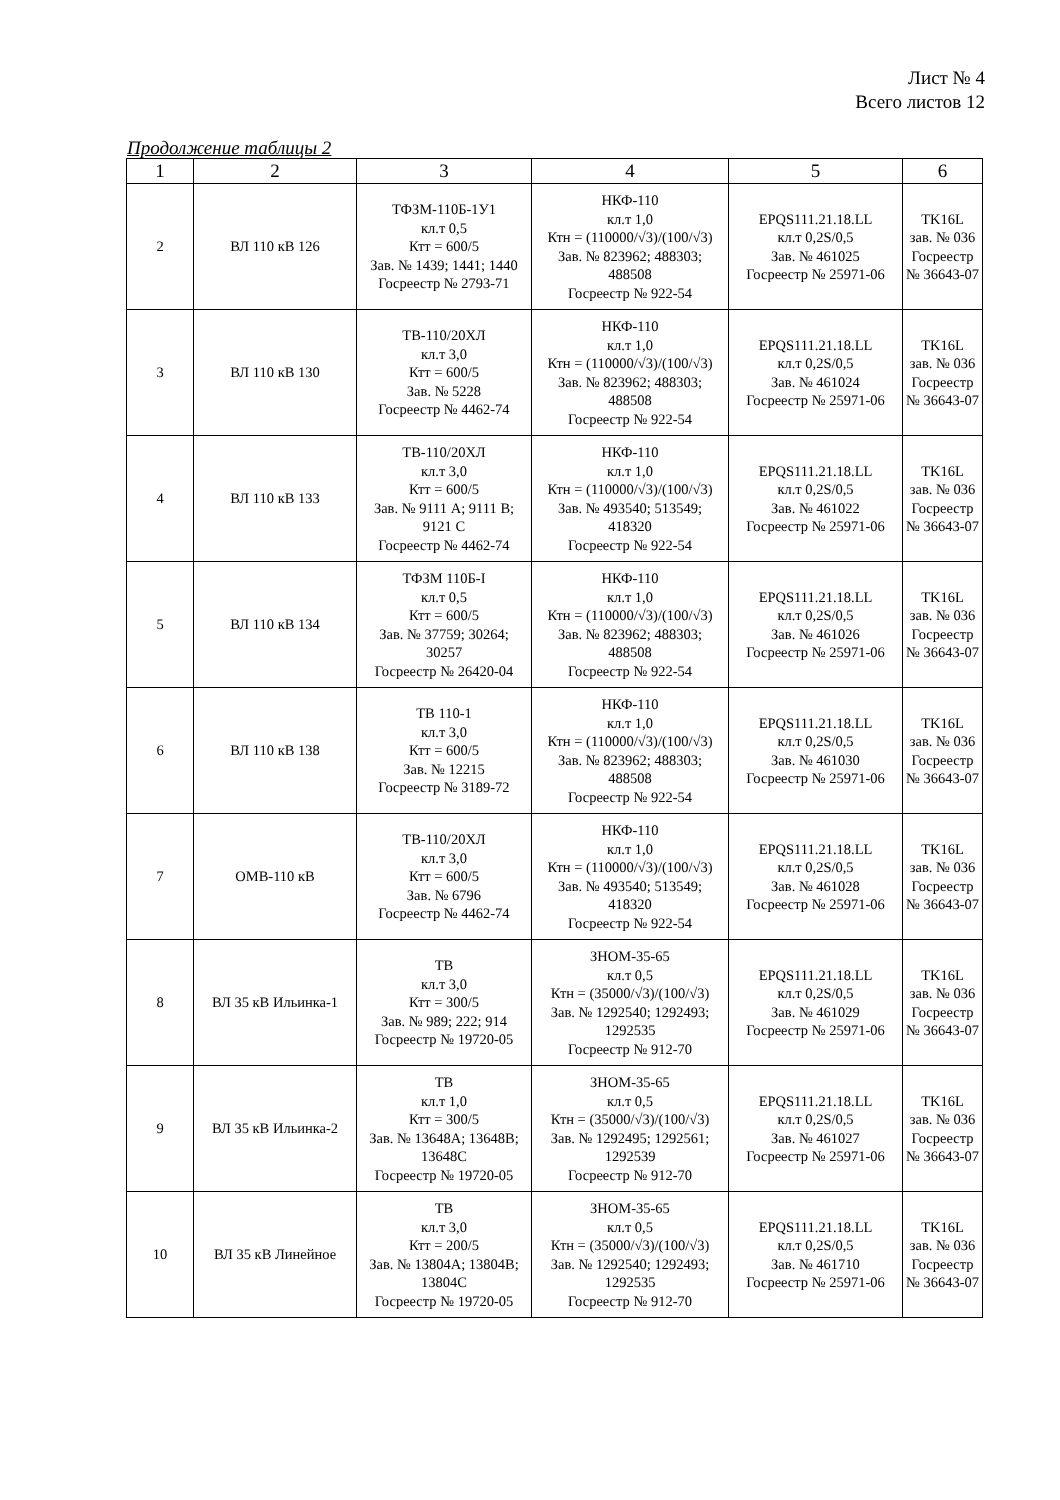Лист № 4
Всего листов 12
Продолжение таблицы 2
| 1 | 2 | 3 | 4 | 5 | 6 |
| --- | --- | --- | --- | --- | --- |
| 2 | ВЛ 110 кВ 126 | ТФЗМ-110Б-1У1 кл.т 0,5 Ктт = 600/5 Зав. № 1439; 1441; 1440 Госреестр № 2793-71 | НКФ-110 кл.т 1,0 Ктн = (110000/√3)/(100/√3) Зав. № 823962; 488303; 488508 Госреестр № 922-54 | EPQS111.21.18.LL кл.т 0,2S/0,5 Зав. № 461025 Госреестр № 25971-06 | TK16L зав. № 036 Госреестр № 36643-07 |
| 3 | ВЛ 110 кВ 130 | ТВ-110/20ХЛ кл.т 3,0 Ктт = 600/5 Зав. № 5228 Госреестр № 4462-74 | НКФ-110 кл.т 1,0 Ктн = (110000/√3)/(100/√3) Зав. № 823962; 488303; 488508 Госреестр № 922-54 | EPQS111.21.18.LL кл.т 0,2S/0,5 Зав. № 461024 Госреестр № 25971-06 | TK16L зав. № 036 Госреестр № 36643-07 |
| 4 | ВЛ 110 кВ 133 | ТВ-110/20ХЛ кл.т 3,0 Ктт = 600/5 Зав. № 9111 А; 9111 В; 9121 С Госреестр № 4462-74 | НКФ-110 кл.т 1,0 Ктн = (110000/√3)/(100/√3) Зав. № 493540; 513549; 418320 Госреестр № 922-54 | EPQS111.21.18.LL кл.т 0,2S/0,5 Зав. № 461022 Госреестр № 25971-06 | TK16L зав. № 036 Госреестр № 36643-07 |
| 5 | ВЛ 110 кВ 134 | ТФЗМ 110Б-I кл.т 0,5 Ктт = 600/5 Зав. № 37759; 30264; 30257 Госреестр № 26420-04 | НКФ-110 кл.т 1,0 Ктн = (110000/√3)/(100/√3) Зав. № 823962; 488303; 488508 Госреестр № 922-54 | EPQS111.21.18.LL кл.т 0,2S/0,5 Зав. № 461026 Госреестр № 25971-06 | TK16L зав. № 036 Госреестр № 36643-07 |
| 6 | ВЛ 110 кВ 138 | ТВ 110-1 кл.т 3,0 Ктт = 600/5 Зав. № 12215 Госреестр № 3189-72 | НКФ-110 кл.т 1,0 Ктн = (110000/√3)/(100/√3) Зав. № 823962; 488303; 488508 Госреестр № 922-54 | EPQS111.21.18.LL кл.т 0,2S/0,5 Зав. № 461030 Госреестр № 25971-06 | TK16L зав. № 036 Госреестр № 36643-07 |
| 7 | ОМВ-110 кВ | ТВ-110/20ХЛ кл.т 3,0 Ктт = 600/5 Зав. № 6796 Госреестр № 4462-74 | НКФ-110 кл.т 1,0 Ктн = (110000/√3)/(100/√3) Зав. № 493540; 513549; 418320 Госреестр № 922-54 | EPQS111.21.18.LL кл.т 0,2S/0,5 Зав. № 461028 Госреестр № 25971-06 | TK16L зав. № 036 Госреестр № 36643-07 |
| 8 | ВЛ 35 кВ Ильинка-1 | ТВ кл.т 3,0 Ктт = 300/5 Зав. № 989; 222; 914 Госреестр № 19720-05 | ЗНОМ-35-65 кл.т 0,5 Ктн = (35000/√3)/(100/√3) Зав. № 1292540; 1292493; 1292535 Госреестр № 912-70 | EPQS111.21.18.LL кл.т 0,2S/0,5 Зав. № 461029 Госреестр № 25971-06 | TK16L зав. № 036 Госреестр № 36643-07 |
| 9 | ВЛ 35 кВ Ильинка-2 | ТВ кл.т 1,0 Ктт = 300/5 Зав. № 13648А; 13648В; 13648С Госреестр № 19720-05 | ЗНОМ-35-65 кл.т 0,5 Ктн = (35000/√3)/(100/√3) Зав. № 1292495; 1292561; 1292539 Госреестр № 912-70 | EPQS111.21.18.LL кл.т 0,2S/0,5 Зав. № 461027 Госреестр № 25971-06 | TK16L зав. № 036 Госреестр № 36643-07 |
| 10 | ВЛ 35 кВ Линейное | ТВ кл.т 3,0 Ктт = 200/5 Зав. № 13804А; 13804В; 13804С Госреестр № 19720-05 | ЗНОМ-35-65 кл.т 0,5 Ктн = (35000/√3)/(100/√3) Зав. № 1292540; 1292493; 1292535 Госреестр № 912-70 | EPQS111.21.18.LL кл.т 0,2S/0,5 Зав. № 461710 Госреестр № 25971-06 | TK16L зав. № 036 Госреестр № 36643-07 |